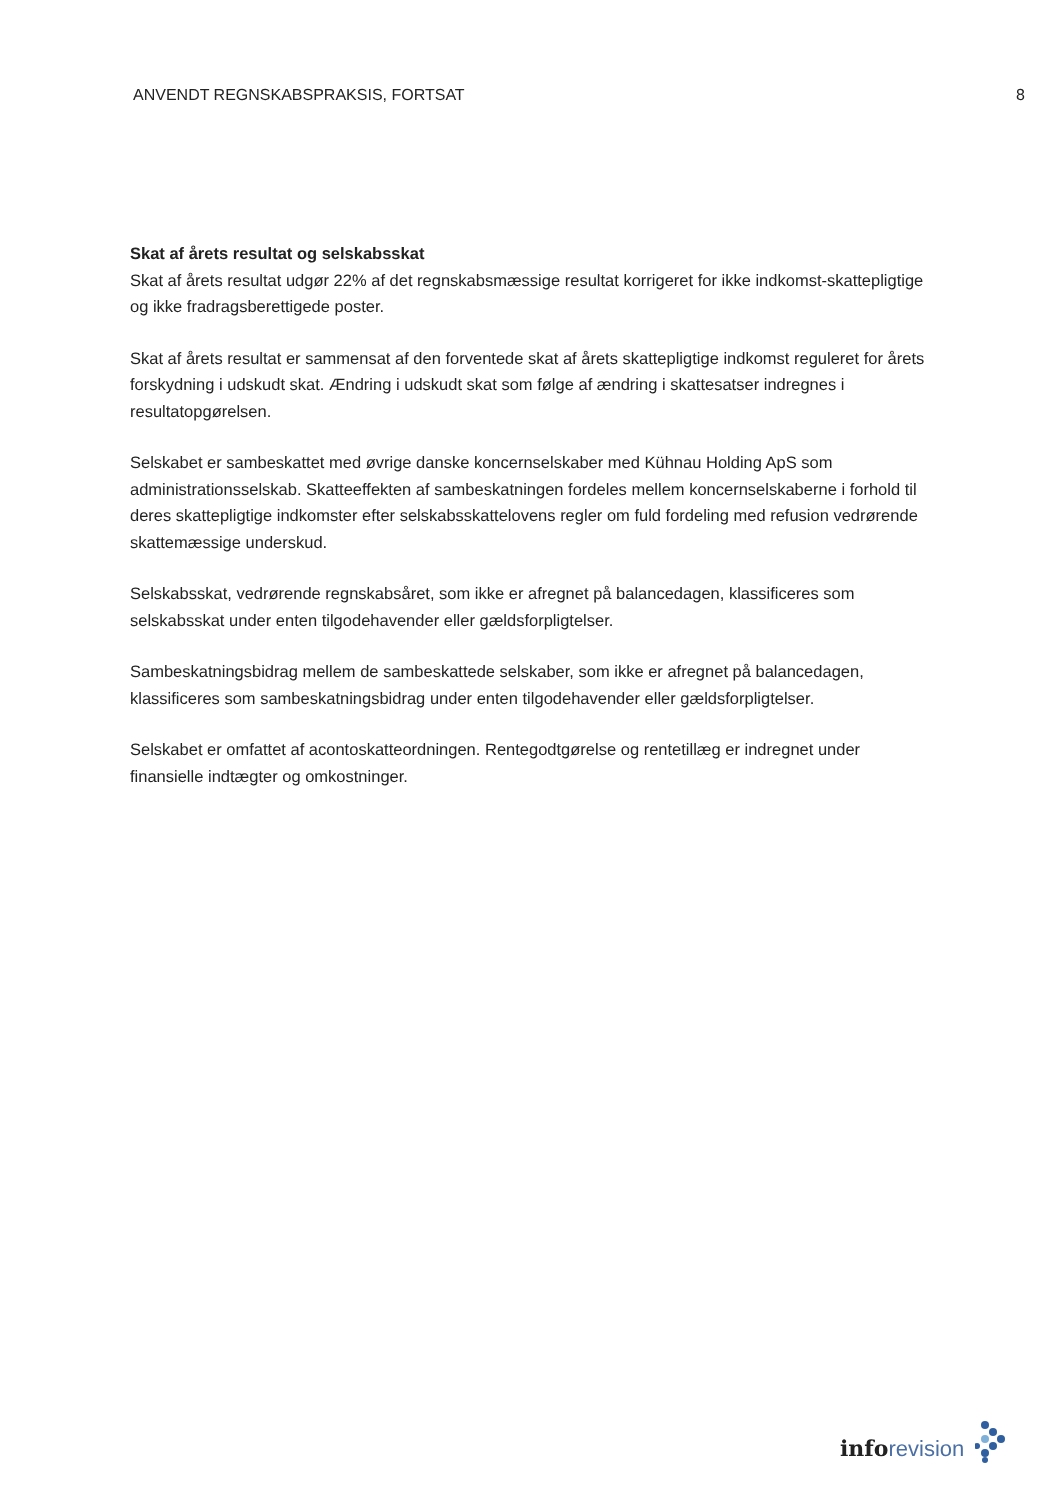ANVENDT REGNSKABSPRAKSIS, FORTSAT 8
Skat af årets resultat og selskabsskat
Skat af årets resultat udgør 22% af det regnskabsmæssige resultat korrigeret for ikke indkomst-skattepligtige og ikke fradragsberettigede poster.
Skat af årets resultat er sammensat af den forventede skat af årets skattepligtige indkomst reguleret for årets forskydning i udskudt skat. Ændring i udskudt skat som følge af ændring i skattesatser indregnes i resultatopgørelsen.
Selskabet er sambeskattet med øvrige danske koncernselskaber med Kühnau Holding ApS som administrationsselskab. Skatteeffekten af sambeskatningen fordeles mellem koncernselskaberne i forhold til deres skattepligtige indkomster efter selskabsskattelovens regler om fuld fordeling med refusion vedrørende skattemæssige underskud.
Selskabsskat, vedrørende regnskabsåret, som ikke er afregnet på balancedagen, klassificeres som selskabsskat under enten tilgodehavender eller gældsforpligtelser.
Sambeskatningsbidrag mellem de sambeskattede selskaber, som ikke er afregnet på balancedagen, klassificeres som sambeskatningsbidrag under enten tilgodehavender eller gældsforpligtelser.
Selskabet er omfattet af acontoskatteordningen. Rentegodtgørelse og rentetillæg er indregnet under finansielle indtægter og omkostninger.
info revision